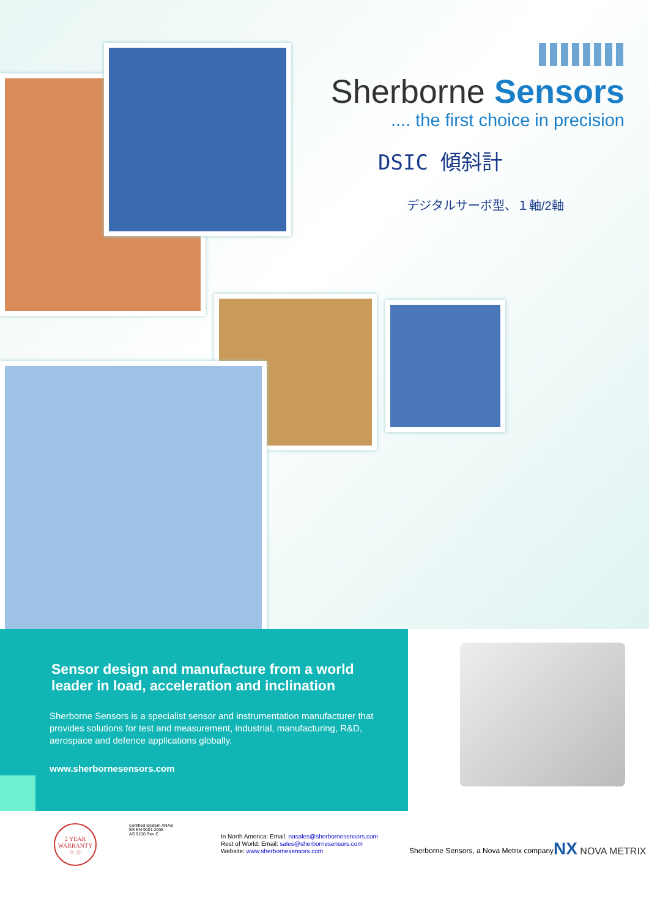Sherborne Sensors
.... the first choice in precision
DSIC 傾斜計
デジタルサーボ型、１軸/2軸
Sensor design and manufacture from a world leader in load, acceleration and inclination
Sherborne Sensors is a specialist sensor and instrumentation manufacturer that provides solutions for test and measurement, industrial, manufacturing, R&D, aerospace and defence applications globally.
www.sherbornesensors.com
2 YEAR
WARRANTY
☆ ☆
Certified System ANAB
BS EN 9001:2008
AS 9100 Rev C
In North America: Email: nasales@sherbornesensors.com
Rest of World: Email: sales@sherbornesensors.com
Website: www.sherbornesensors.com
Sherborne Sensors, a Nova Metrix company
NX NOVA METRIX